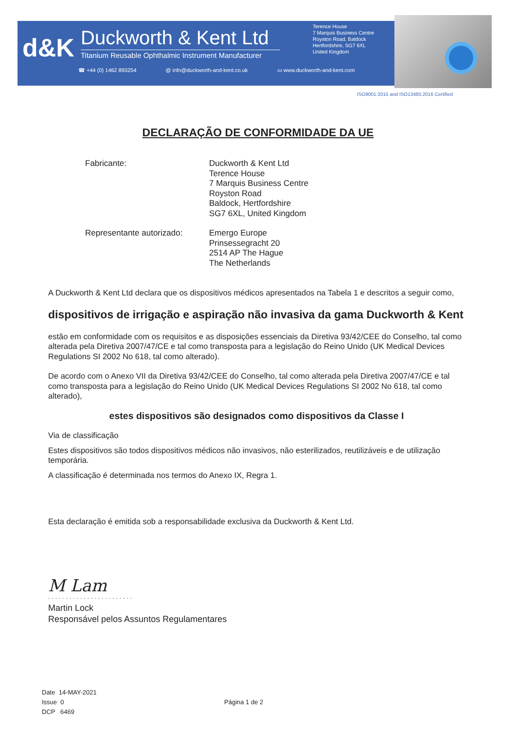d&K
Duckworth & Kent Ltd
Titanium Reusable Ophthalmic Instrument Manufacturer
Terence House
7 Marquis Business Centre
Royston Road, Baldock
Hertfordshire, SG7 6XL
United Kingdom
☎ +44 (0) 1462 893254 @ info@duckworth-and-kent.co.uk ▭ www.duckworth-and-kent.com
ISO9001:2015 and ISO13485:2016 Certified
DECLARAÇÃO DE CONFORMIDADE DA UE
Fabricante:
Duckworth & Kent Ltd
Terence House
7 Marquis Business Centre
Royston Road
Baldock, Hertfordshire
SG7 6XL, United Kingdom
Representante autorizado:
Emergo Europe
Prinsessegracht 20
2514 AP The Hague
The Netherlands
A Duckworth & Kent Ltd declara que os dispositivos médicos apresentados na Tabela 1 e descritos a seguir como,
dispositivos de irrigação e aspiração não invasiva da gama Duckworth & Kent
estão em conformidade com os requisitos e as disposições essenciais da Diretiva 93/42/CEE do Conselho, tal como alterada pela Diretiva 2007/47/CE e tal como transposta para a legislação do Reino Unido (UK Medical Devices Regulations SI 2002 No 618, tal como alterado).
De acordo com o Anexo VII da Diretiva 93/42/CEE do Conselho, tal como alterada pela Diretiva 2007/47/CE e tal como transposta para a legislação do Reino Unido (UK Medical Devices Regulations SI 2002 No 618, tal como alterado),
estes dispositivos são designados como dispositivos da Classe I
Via de classificação
Estes dispositivos são todos dispositivos médicos não invasivos, não esterilizados, reutilizáveis e de utilização temporária.
A classificação é determinada nos termos do Anexo IX, Regra 1.
Esta declaração é emitida sob a responsabilidade exclusiva da Duckworth & Kent Ltd.
M Lam
........................
Martin Lock
Responsável pelos Assuntos Regulamentares
Date 14-MAY-2021
Issue 0
DCP 6469
Página 1 de 2